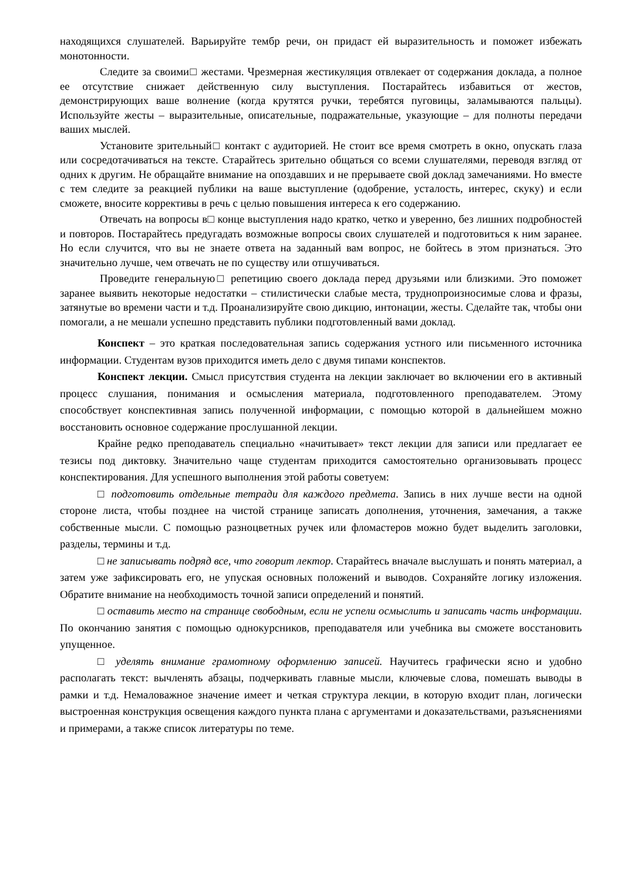находящихся слушателей. Варьируйте тембр речи, он придаст ей выразительность и поможет избежать монотонности.
Следите за своими□ жестами. Чрезмерная жестикуляция отвлекает от содержания доклада, а полное ее отсутствие снижает действенную силу выступления. Постарайтесь избавиться от жестов, демонстрирующих ваше волнение (когда крутятся ручки, теребятся пуговицы, заламываются пальцы). Используйте жесты – выразительные, описательные, подражательные, указующие – для полноты передачи ваших мыслей.
Установите зрительный□ контакт с аудиторией. Не стоит все время смотреть в окно, опускать глаза или сосредотачиваться на тексте. Старайтесь зрительно общаться со всеми слушателями, переводя взгляд от одних к другим. Не обращайте внимание на опоздавших и не прерываете свой доклад замечаниями. Но вместе с тем следите за реакцией публики на ваше выступление (одобрение, усталость, интерес, скуку) и если сможете, вносите коррективы в речь с целью повышения интереса к его содержанию.
Отвечать на вопросы в□ конце выступления надо кратко, четко и уверенно, без лишних подробностей и повторов. Постарайтесь предугадать возможные вопросы своих слушателей и подготовиться к ним заранее. Но если случится, что вы не знаете ответа на заданный вам вопрос, не бойтесь в этом признаться. Это значительно лучше, чем отвечать не по существу или отшучиваться.
Проведите генеральную□ репетицию своего доклада перед друзьями или близкими. Это поможет заранее выявить некоторые недостатки – стилистически слабые места, труднопроизносимые слова и фразы, затянутые во времени части и т.д. Проанализируйте свою дикцию, интонации, жесты. Сделайте так, чтобы они помогали, а не мешали успешно представить публики подготовленный вами доклад.
Конспект – это краткая последовательная запись содержания устного или письменного источника информации. Студентам вузов приходится иметь дело с двумя типами конспектов.
Конспект лекции. Смысл присутствия студента на лекции заключает во включении его в активный процесс слушания, понимания и осмысления материала, подготовленного преподавателем. Этому способствует конспективная запись полученной информации, с помощью которой в дальнейшем можно восстановить основное содержание прослушанной лекции.
Крайне редко преподаватель специально «начитывает» текст лекции для записи или предлагает ее тезисы под диктовку. Значительно чаще студентам приходится самостоятельно организовывать процесс конспектирования. Для успешного выполнения этой работы советуем:
□ подготовить отдельные тетради для каждого предмета. Запись в них лучше вести на одной стороне листа, чтобы позднее на чистой странице записать дополнения, уточнения, замечания, а также собственные мысли. С помощью разноцветных ручек или фломастеров можно будет выделить заголовки, разделы, термины и т.д.
□ не записывать подряд все, что говорит лектор. Старайтесь вначале выслушать и понять материал, а затем уже зафиксировать его, не упуская основных положений и выводов. Сохраняйте логику изложения. Обратите внимание на необходимость точной записи определений и понятий.
□ оставить место на странице свободным, если не успели осмыслить и записать часть информации. По окончанию занятия с помощью однокурсников, преподавателя или учебника вы сможете восстановить упущенное.
□ уделять внимание грамотному оформлению записей. Научитесь графически ясно и удобно располагать текст: вычленять абзацы, подчеркивать главные мысли, ключевые слова, помешать выводы в рамки и т.д. Немаловажное значение имеет и четкая структура лекции, в которую входит план, логически выстроенная конструкция освещения каждого пункта плана с аргументами и доказательствами, разъяснениями и примерами, а также список литературы по теме.